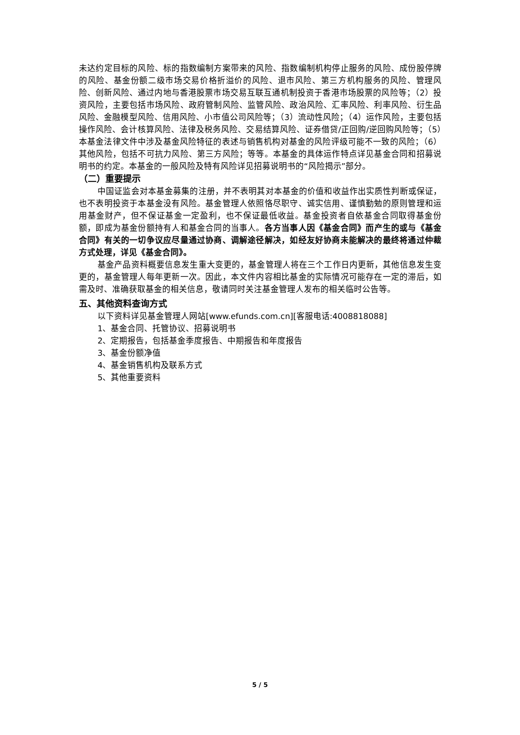未达约定目标的风险、标的指数编制方案带来的风险、指数编制机构停止服务的风险、成份股停牌的风险、基金份额二级市场交易价格折溢价的风险、退市风险、第三方机构服务的风险、管理风险、创新风险、通过内地与香港股票市场交易互联互通机制投资于香港市场股票的风险等；（2）投资风险，主要包括市场风险、政府管制风险、监管风险、政治风险、汇率风险、利率风险、衍生品风险、金融模型风险、信用风险、小市值公司风险等；（3）流动性风险；（4）运作风险，主要包括操作风险、会计核算风险、法律及税务风险、交易结算风险、证券借贷/正回购/逆回购风险等；（5）本基金法律文件中涉及基金风险特征的表述与销售机构对基金的风险评级可能不一致的风险；（6）其他风险，包括不可抗力风险、第三方风险；等等。本基金的具体运作特点详见基金合同和招募说明书的约定。本基金的一般风险及特有风险详见招募说明书的“风险揭示”部分。
（二）重要提示
中国证监会对本基金募集的注册，并不表明其对本基金的价值和收益作出实质性判断或保证，也不表明投资于本基金没有风险。基金管理人依照恪尽职守、诚实信用、谨慎勤勉的原则管理和运用基金财产，但不保证基金一定盈利，也不保证最低收益。基金投资者自依基金合同取得基金份额，即成为基金份额持有人和基金合同的当事人。各方当事人因《基金合同》而产生的或与《基金合同》有关的一切争议应尽量通过协商、调解途径解决，如经友好协商未能解决的最终将通过仲裁方式处理，详见《基金合同》。
基金产品资料概要信息发生重大变更的，基金管理人将在三个工作日内更新，其他信息发生变更的，基金管理人每年更新一次。因此，本文件内容相比基金的实际情况可能存在一定的滞后，如需及时、准确获取基金的相关信息，敬请同时关注基金管理人发布的相关临时公告等。
五、其他资料查询方式
以下资料详见基金管理人网站[www.efunds.com.cn][客服电话:4008818088]
1、基金合同、托管协议、招募说明书
2、定期报告，包括基金季度报告、中期报告和年度报告
3、基金份额净值
4、基金销售机构及联系方式
5、其他重要资料
5 / 5